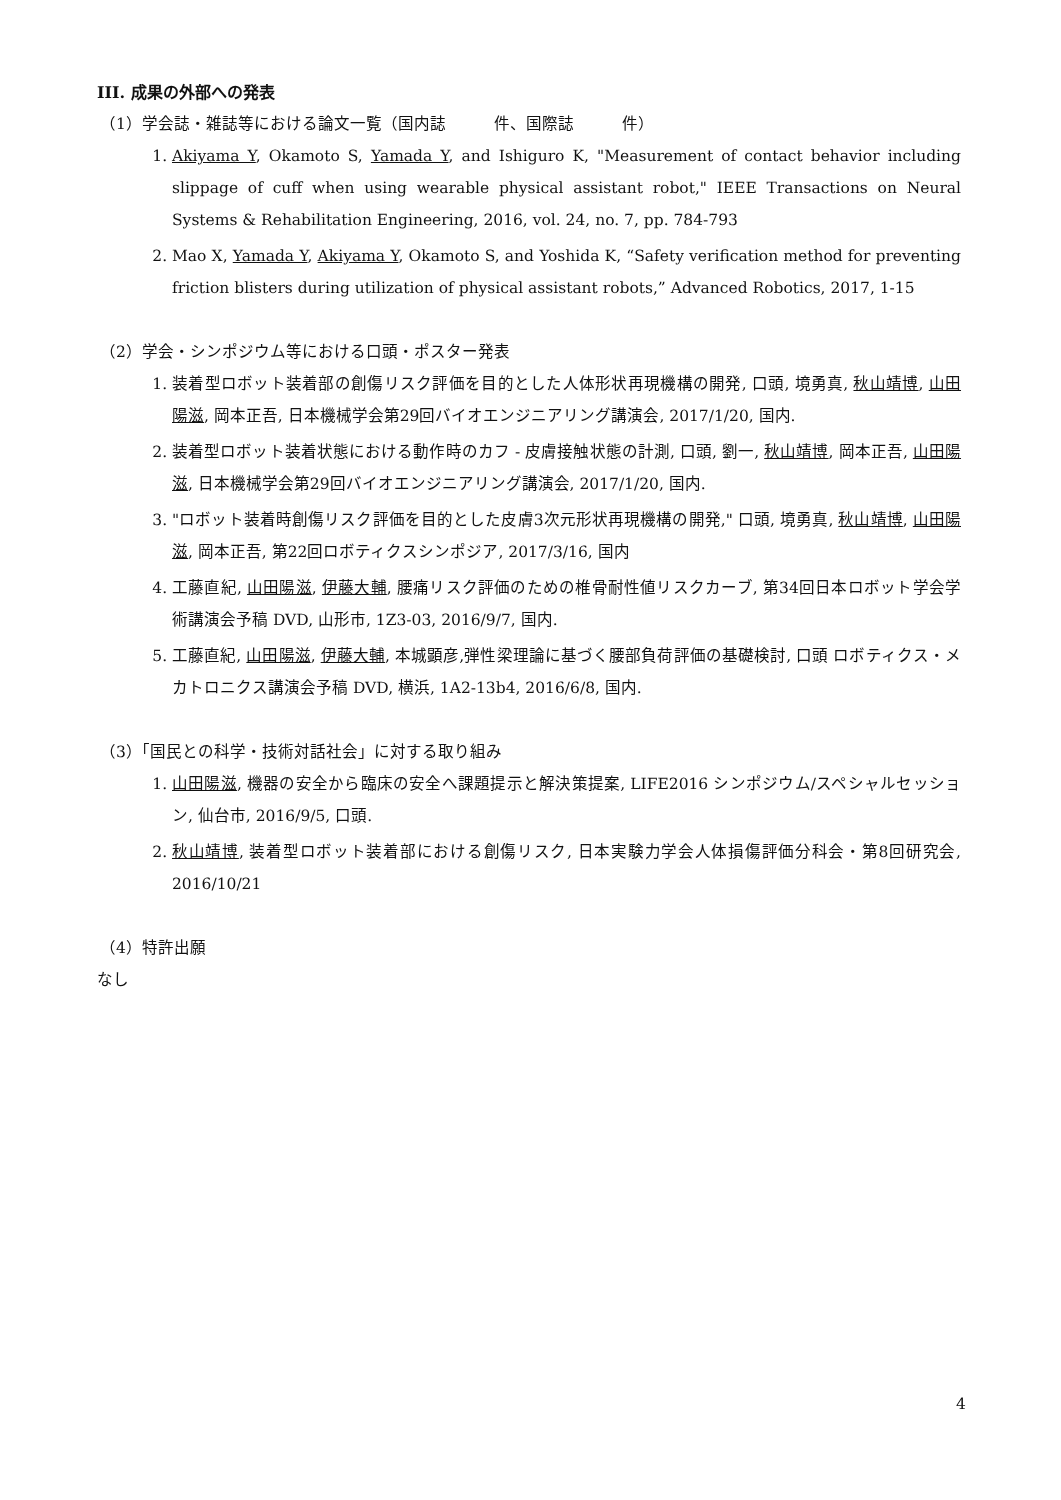III. 成果の外部への発表
（1）学会誌・雑誌等における論文一覧（国内誌　　　件、国際誌　　　件）
1. Akiyama Y, Okamoto S, Yamada Y, and Ishiguro K, "Measurement of contact behavior including slippage of cuff when using wearable physical assistant robot," IEEE Transactions on Neural Systems & Rehabilitation Engineering, 2016, vol. 24, no. 7, pp. 784-793
2. Mao X, Yamada Y, Akiyama Y, Okamoto S, and Yoshida K, “Safety verification method for preventing friction blisters during utilization of physical assistant robots,” Advanced Robotics, 2017, 1-15
（2）学会・シンポジウム等における口頭・ポスター発表
1. 装着型ロボット装着部の創傷リスク評価を目的とした人体形状再現機構の開発, 口頭, 境勇真, 秋山靖博, 山田陽滋, 岡本正吾, 日本機械学会第29回バイオエンジニアリング講演会, 2017/1/20, 国内.
2. 装着型ロボット装着状態における動作時のカフ - 皮膚接触状態の計測, 口頭, 劉一, 秋山靖博, 岡本正吾, 山田陽滋, 日本機械学会第29回バイオエンジニアリング講演会, 2017/1/20, 国内.
3. "ロボット装着時創傷リスク評価を目的とした皮膚3次元形状再現機構の開発," 口頭, 境勇真, 秋山靖博, 山田陽滋, 岡本正吾, 第22回ロボティクスシンポジア, 2017/3/16, 国内
4. 工藤直紀, 山田陽滋, 伊藤大輔, 腰痛リスク評価のための椎骨耐性値リスクカーブ, 第34回日本ロボット学会学術講演会予稿 DVD, 山形市, 1Z3-03, 2016/9/7, 国内.
5. 工藤直紀, 山田陽滋, 伊藤大輔, 本城顕彦,弾性梁理論に基づく腰部負荷評価の基礎検討, 口頭 ロボティクス・メカトロニクス講演会予稿 DVD, 横浜, 1A2-13b4, 2016/6/8, 国内.
（3）「国民との科学・技術対話社会」に対する取り組み
1. 山田陽滋, 機器の安全から臨床の安全へ課題提示と解決策提案, LIFE2016 シンポジウム/スペシャルセッション, 仙台市, 2016/9/5, 口頭.
2. 秋山靖博, 装着型ロボット装着部における創傷リスク, 日本実験力学会人体損傷評価分科会・第8回研究会, 2016/10/21
（4）特許出願
なし
4